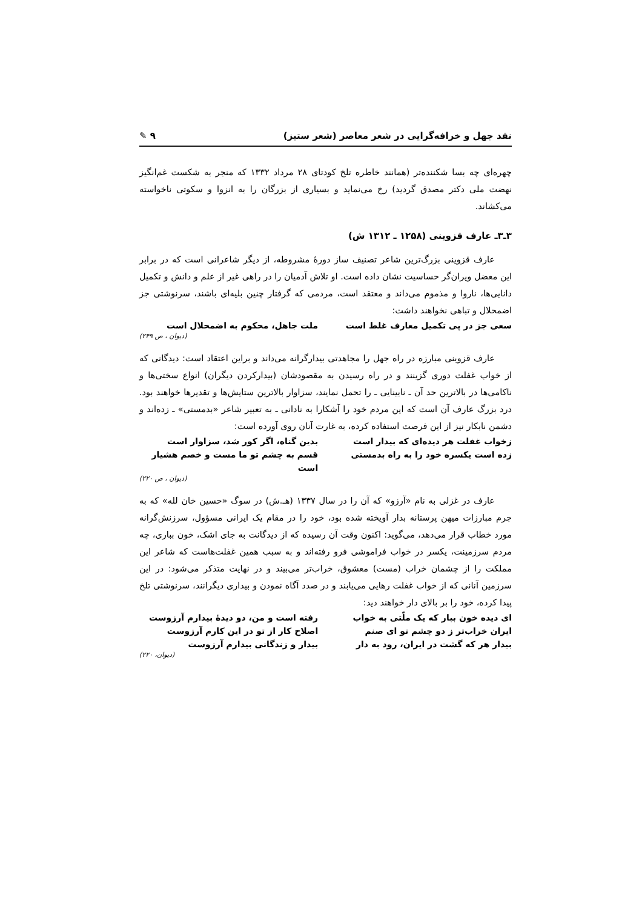نقد جهل و خرافه‌گرایی در شعر معاصر (شعر ستیز) ٩ ✎
چهره‌ای چه بسا شکننده‌تر (همانند خاطره تلخ کودتای ۲۸ مرداد ۱۳۳۲ که منجر به شکست غم‌انگیز نهضت ملی دکتر مصدق گردید) رخ می‌نماید و بسیاری از بزرگان را به انزوا و سکوتی ناخواسته می‌کشاند.
۳ـ۳ـ عارف قزوینی (۱۲۵۸ ـ ۱۳۱۲ ش)
عارف قزوینی بزرگ‌ترین شاعر تصنیف ساز دورهٔ مشروطه، از دیگر شاعرانی است که در برابر این معضل ویران‌گر حساسیت نشان داده است. او تلاش آدمیان را در راهی غیر از علم و دانش و تکمیل دانایی‌ها، ناروا و مذموم می‌داند و معتقد است، مردمی که گرفتار چنین بلیه‌ای باشند، سرنوشتی جز اضمحلال و تباهی نخواهند داشت:
سعی جز در پی تکمیل معارف غلط است ملت جاهل، محکوم به اضمحلال است
(دیوان ، ص ۲۴۹)
عارف قزوینی مبارزه در راه جهل را مجاهدتی بیدارگرانه می‌داند و براین اعتقاد است: دیدگانی که از خواب غفلت دوری گزینند و در راه رسیدن به مقصودشان (بیدارکردن دیگران) انواع سختی‌ها و ناکامی‌ها در بالاترین حد آن ـ نابینایی ـ را تحمل نمایند، سزاوار بالاترین ستایش‌ها و تقدیرها خواهند بود. درد بزرگ عارف آن است که این مردم خود را آشکارا به نادانی ـ به تعبیر شاعر «بدمستی» ـ زده‌اند و دشمن نابکار نیز از این فرصت استفاده کرده، به غارت آنان روی آورده است:
زخواب غفلت هر دیده‌ای که بیدار است بدین گناه، اگر کور شد، سزاوار است
زده است یکسره خود را به راه بدمستی قسم به چشم تو ما مست و خصم هشیار است
(دیوان ، ص ۲۲۰)
عارف در غزلی به نام «آرزو» که آن را در سال ۱۳۳۷ (هـ.ش) در سوگ «حسین خان لله» که به جرم مبارزات میهن پرستانه بدار آویخته شده بود، خود را در مقام یک ایرانی مسؤول، سرزنش‌گرانه مورد خطاب قرار می‌دهد، می‌گوید: اکنون وقت آن رسیده که از دیدگانت به جای اشک، خون بباری، چه مردم سرزمینت، یکسر در خواب فراموشی فرو رفته‌اند و به سبب همین غفلت‌هاست که شاعر این مملکت را از چشمان خراب (مست) معشوق، خراب‌تر می‌بیند و در نهایت متذکر می‌شود: در این سرزمین آنانی که از خواب غفلت رهایی می‌یابند و در صدد آگاه نمودن و بیداری دیگرانند، سرنوشتی تلخ پیدا کرده، خود را بر بالای دار خواهند دید:
ای دیده خون ببار که یک ملّتی به خواب رفته است و من، دو دیدهٔ بیدارم آرزوست
ایران خراب‌تر ز دو چشم تو ای صنم اصلاح کار از تو در این کارم آرزوست
بیدار هر که گشت در ایران، رود به دار بیدار و زندگانی بیدارم آرزوست
(دیوان، ۲۲۰)